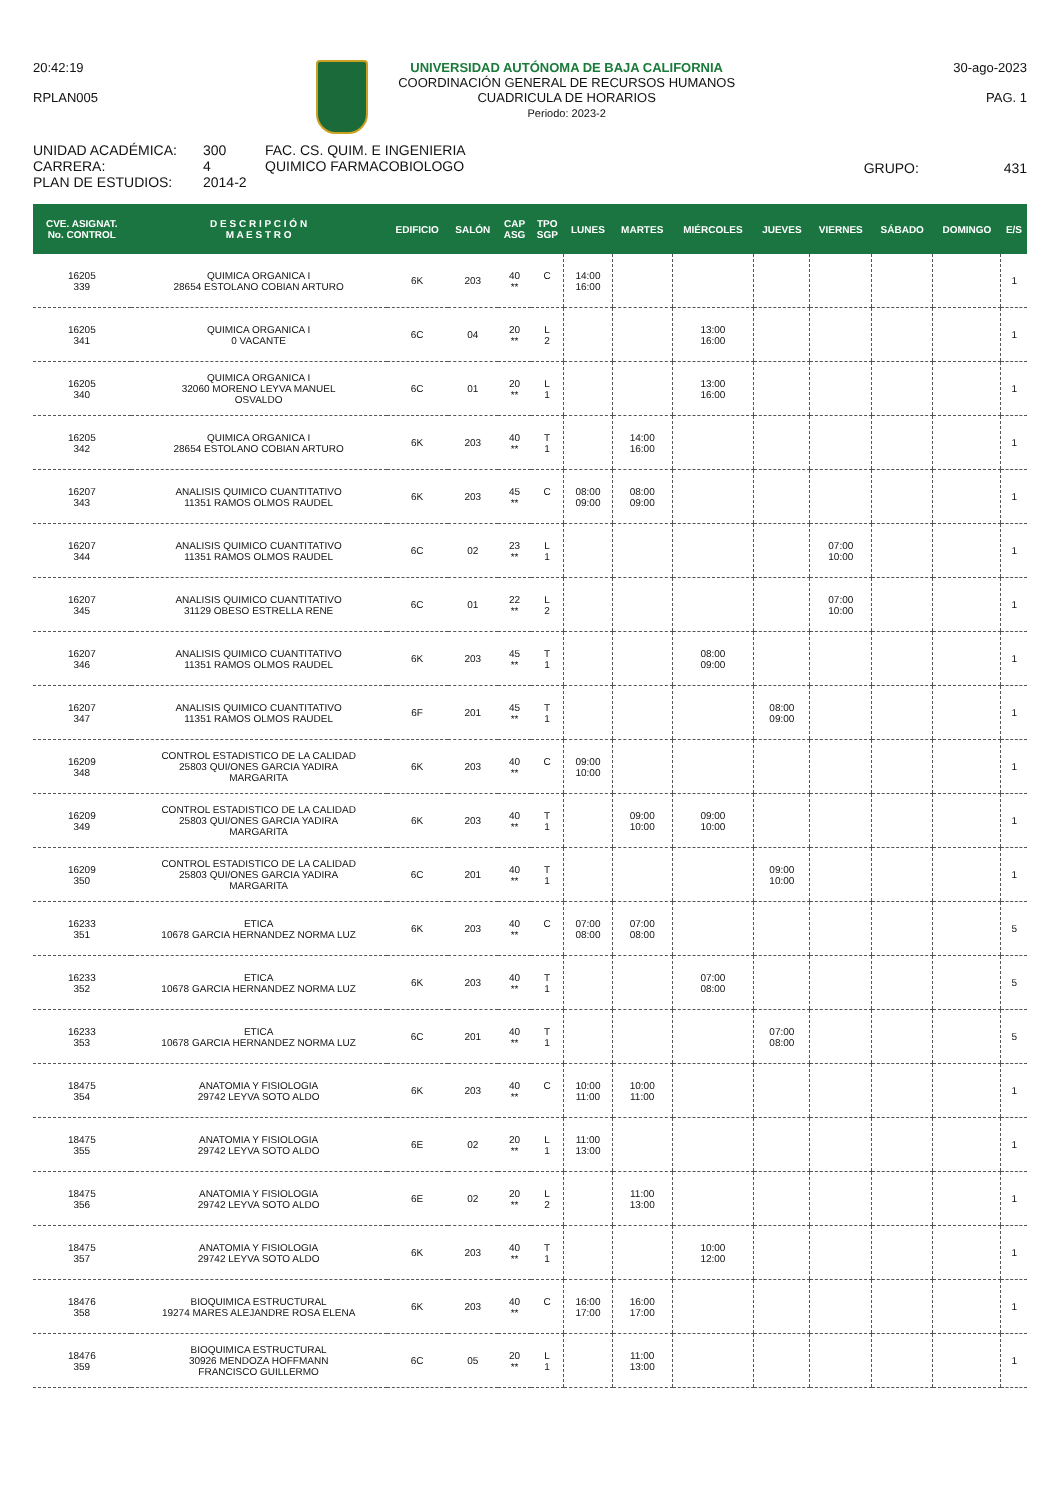20:42:19
RPLAN005
UNIVERSIDAD AUTÓNOMA DE BAJA CALIFORNIA
COORDINACIÓN GENERAL DE RECURSOS HUMANOS
CUADRICULA DE HORARIOS
Periodo: 2023-2
30-ago-2023
PAG. 1
UNIDAD ACADÉMICA:
CARRERA:
PLAN DE ESTUDIOS:
300
4
2014-2
FAC. CS. QUIM. E INGENIERIA
QUIMICO FARMACOBIOLOGO
GRUPO: 431
| CVE. ASIGNAT. No. CONTROL | D E S C R I P C I Ó N M A E S T R O | EDIFICIO | SALÓN | CAP ASG | TPO SGP | LUNES | MARTES | MIÉRCOLES | JUEVES | VIERNES | SÁBADO | DOMINGO | E/S |
| --- | --- | --- | --- | --- | --- | --- | --- | --- | --- | --- | --- | --- | --- |
| 16205 339 | QUIMICA ORGANICA I 28654 ESTOLANO COBIAN ARTURO | 6K | 203 | 40 ** | C | 14:00 16:00 | | | | | | | 1 |
| 16205 341 | QUIMICA ORGANICA I 0 VACANTE | 6C | 04 | 20 ** | L 2 | | | 13:00 16:00 | | | | | 1 |
| 16205 340 | QUIMICA ORGANICA I 32060 MORENO LEYVA MANUEL OSVALDO | 6C | 01 | 20 ** | L 1 | | | 13:00 16:00 | | | | | 1 |
| 16205 342 | QUIMICA ORGANICA I 28654 ESTOLANO COBIAN ARTURO | 6K | 203 | 40 ** | T 1 | | 14:00 16:00 | | | | | | 1 |
| 16207 343 | ANALISIS QUIMICO CUANTITATIVO 11351 RAMOS OLMOS RAUDEL | 6K | 203 | 45 ** | C | 08:00 09:00 | 08:00 09:00 | | | | | | 1 |
| 16207 344 | ANALISIS QUIMICO CUANTITATIVO 11351 RAMOS OLMOS RAUDEL | 6C | 02 | 23 ** | L 1 | | | | | 07:00 10:00 | | | 1 |
| 16207 345 | ANALISIS QUIMICO CUANTITATIVO 31129 OBESO ESTRELLA RENE | 6C | 01 | 22 ** | L 2 | | | | | 07:00 10:00 | | | 1 |
| 16207 346 | ANALISIS QUIMICO CUANTITATIVO 11351 RAMOS OLMOS RAUDEL | 6K | 203 | 45 ** | T 1 | | | 08:00 09:00 | | | | | 1 |
| 16207 347 | ANALISIS QUIMICO CUANTITATIVO 11351 RAMOS OLMOS RAUDEL | 6F | 201 | 45 ** | T 1 | | | | 08:00 09:00 | | | | 1 |
| 16209 348 | CONTROL ESTADISTICO DE LA CALIDAD 25803 QUI/ONES GARCIA YADIRA MARGARITA | 6K | 203 | 40 ** | C | 09:00 10:00 | | | | | | | 1 |
| 16209 349 | CONTROL ESTADISTICO DE LA CALIDAD 25803 QUI/ONES GARCIA YADIRA MARGARITA | 6K | 203 | 40 ** | T 1 | | 09:00 10:00 | 09:00 10:00 | | | | | 1 |
| 16209 350 | CONTROL ESTADISTICO DE LA CALIDAD 25803 QUI/ONES GARCIA YADIRA MARGARITA | 6C | 201 | 40 ** | T 1 | | | | 09:00 10:00 | | | | 1 |
| 16233 351 | ETICA 10678 GARCIA HERNANDEZ NORMA LUZ | 6K | 203 | 40 ** | C | 07:00 08:00 | 07:00 08:00 | | | | | | 5 |
| 16233 352 | ETICA 10678 GARCIA HERNANDEZ NORMA LUZ | 6K | 203 | 40 ** | T 1 | | | 07:00 08:00 | | | | | 5 |
| 16233 353 | ETICA 10678 GARCIA HERNANDEZ NORMA LUZ | 6C | 201 | 40 ** | T 1 | | | | 07:00 08:00 | | | | 5 |
| 18475 354 | ANATOMIA Y FISIOLOGIA 29742 LEYVA SOTO ALDO | 6K | 203 | 40 ** | C | 10:00 11:00 | 10:00 11:00 | | | | | | 1 |
| 18475 355 | ANATOMIA Y FISIOLOGIA 29742 LEYVA SOTO ALDO | 6E | 02 | 20 ** | L 1 | 11:00 13:00 | | | | | | | 1 |
| 18475 356 | ANATOMIA Y FISIOLOGIA 29742 LEYVA SOTO ALDO | 6E | 02 | 20 ** | L 2 | | 11:00 13:00 | | | | | | 1 |
| 18475 357 | ANATOMIA Y FISIOLOGIA 29742 LEYVA SOTO ALDO | 6K | 203 | 40 ** | T 1 | | | 10:00 12:00 | | | | | 1 |
| 18476 358 | BIOQUIMICA ESTRUCTURAL 19274 MARES ALEJANDRE ROSA ELENA | 6K | 203 | 40 ** | C | 16:00 17:00 | 16:00 17:00 | | | | | | 1 |
| 18476 359 | BIOQUIMICA ESTRUCTURAL 30926 MENDOZA HOFFMANN FRANCISCO GUILLERMO | 6C | 05 | 20 ** | L 1 | | 11:00 13:00 | | | | | | 1 |